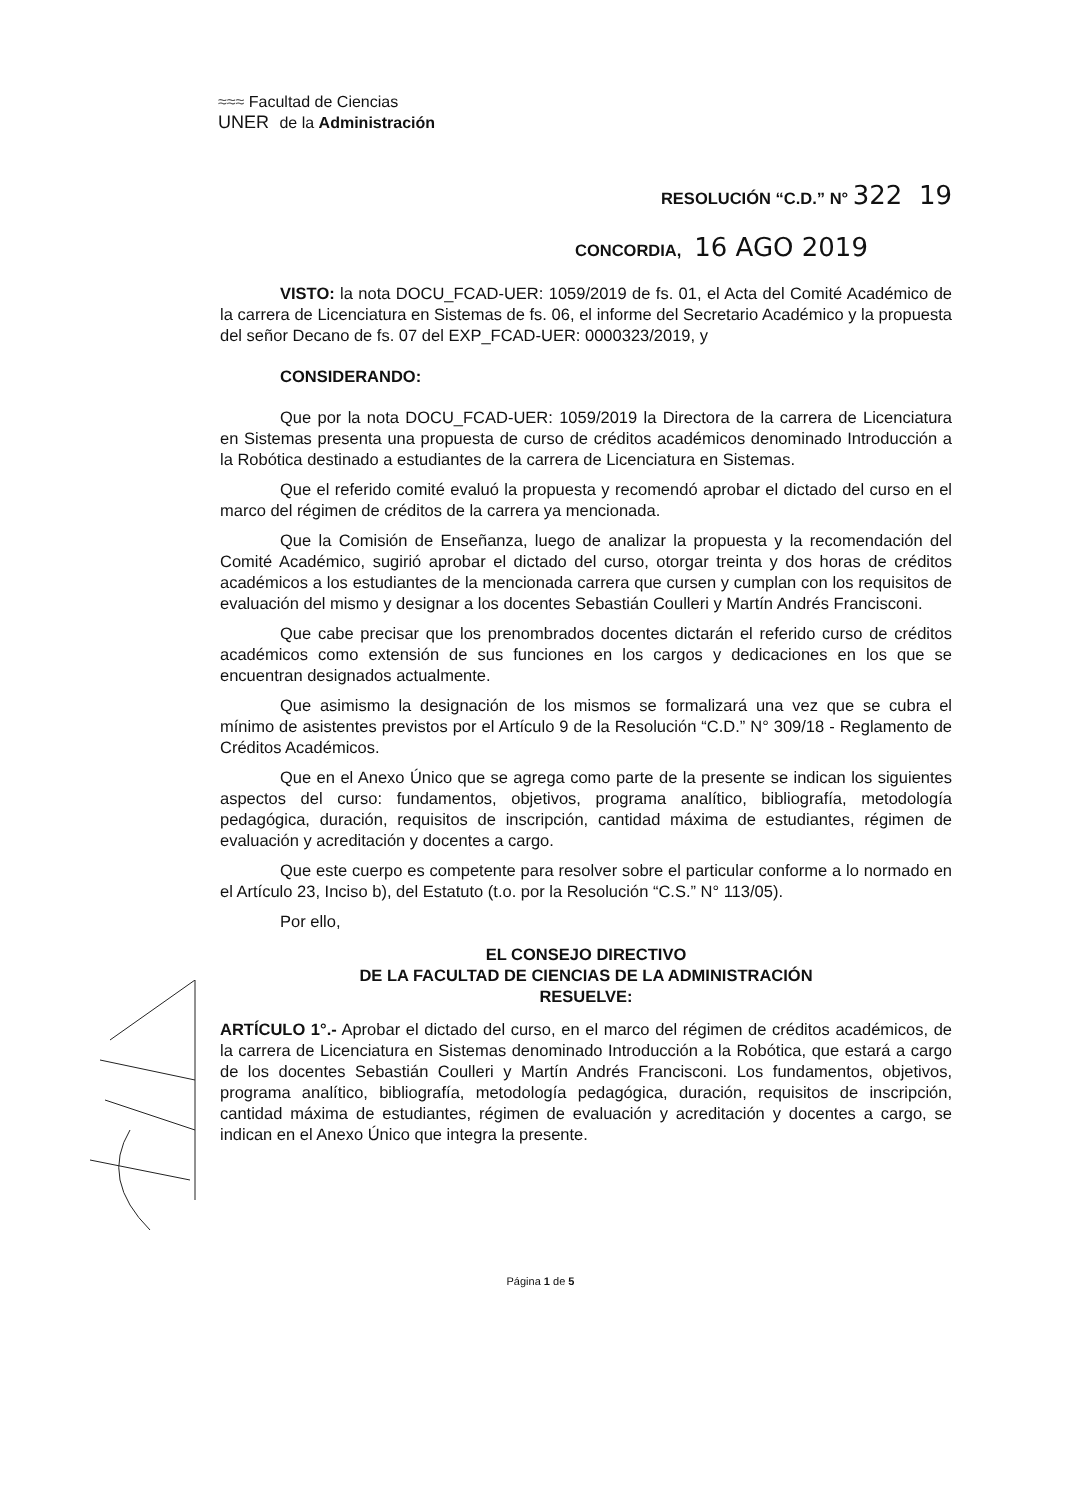≈≈≈ Facultad de Ciencias
UNER de la Administración
RESOLUCIÓN “C.D.” N° 322 19
CONCORDIA, 16 AGO 2019
VISTO: la nota DOCU_FCAD-UER: 1059/2019 de fs. 01, el Acta del Comité Académico de la carrera de Licenciatura en Sistemas de fs. 06, el informe del Secretario Académico y la propuesta del señor Decano de fs. 07 del EXP_FCAD-UER: 0000323/2019, y
CONSIDERANDO:
Que por la nota DOCU_FCAD-UER: 1059/2019 la Directora de la carrera de Licenciatura en Sistemas presenta una propuesta de curso de créditos académicos denominado Introducción a la Robótica destinado a estudiantes de la carrera de Licenciatura en Sistemas.
Que el referido comité evaluó la propuesta y recomendó aprobar el dictado del curso en el marco del régimen de créditos de la carrera ya mencionada.
Que la Comisión de Enseñanza, luego de analizar la propuesta y la recomendación del Comité Académico, sugirió aprobar el dictado del curso, otorgar treinta y dos horas de créditos académicos a los estudiantes de la mencionada carrera que cursen y cumplan con los requisitos de evaluación del mismo y designar a los docentes Sebastián Coulleri y Martín Andrés Francisconi.
Que cabe precisar que los prenombrados docentes dictarán el referido curso de créditos académicos como extensión de sus funciones en los cargos y dedicaciones en los que se encuentran designados actualmente.
Que asimismo la designación de los mismos se formalizará una vez que se cubra el mínimo de asistentes previstos por el Artículo 9 de la Resolución “C.D.” N° 309/18 - Reglamento de Créditos Académicos.
Que en el Anexo Único que se agrega como parte de la presente se indican los siguientes aspectos del curso: fundamentos, objetivos, programa analítico, bibliografía, metodología pedagógica, duración, requisitos de inscripción, cantidad máxima de estudiantes, régimen de evaluación y acreditación y docentes a cargo.
Que este cuerpo es competente para resolver sobre el particular conforme a lo normado en el Artículo 23, Inciso b), del Estatuto (t.o. por la Resolución “C.S.” N° 113/05).
Por ello,
EL CONSEJO DIRECTIVO
DE LA FACULTAD DE CIENCIAS DE LA ADMINISTRACIÓN
RESUELVE:
ARTÍCULO 1°.- Aprobar el dictado del curso, en el marco del régimen de créditos académicos, de la carrera de Licenciatura en Sistemas denominado Introducción a la Robótica, que estará a cargo de los docentes Sebastián Coulleri y Martín Andrés Francisconi. Los fundamentos, objetivos, programa analítico, bibliografía, metodología pedagógica, duración, requisitos de inscripción, cantidad máxima de estudiantes, régimen de evaluación y acreditación y docentes a cargo, se indican en el Anexo Único que integra la presente.
Página 1 de 5